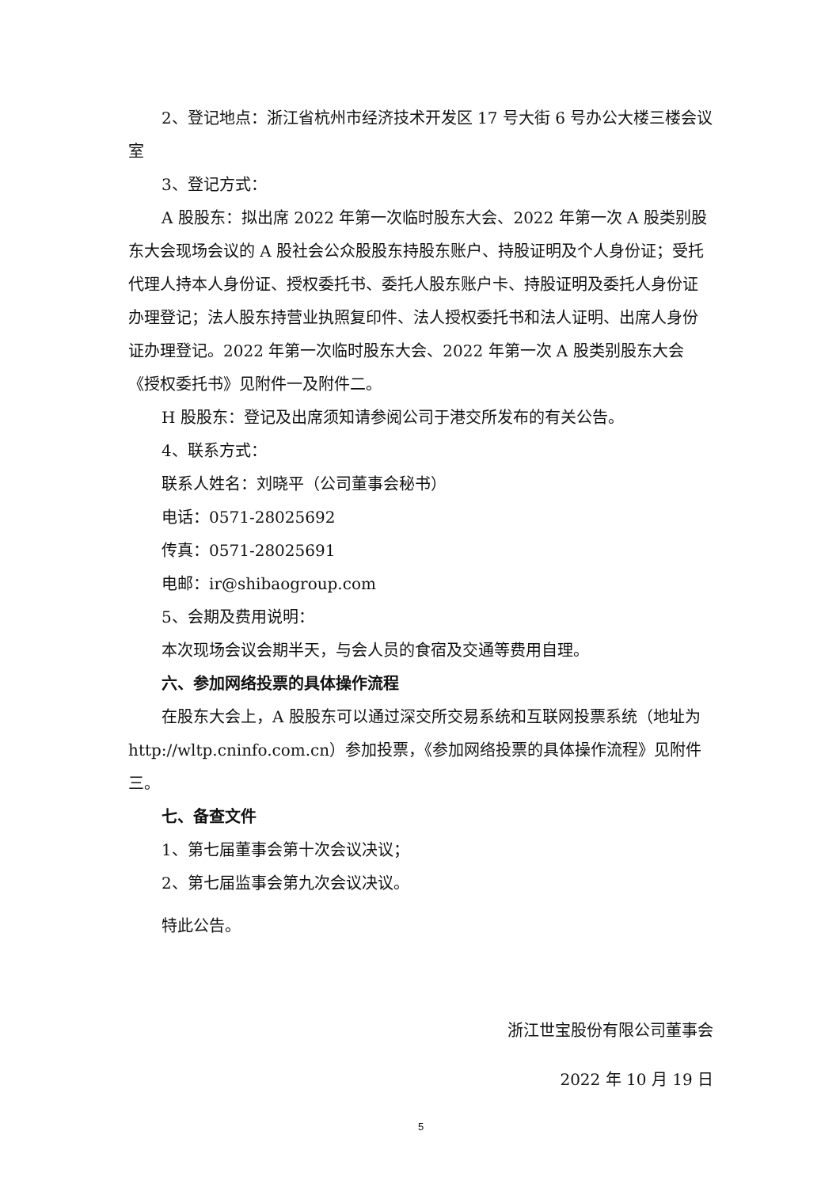2、登记地点：浙江省杭州市经济技术开发区 17 号大街 6 号办公大楼三楼会议室
3、登记方式：
A 股股东：拟出席 2022 年第一次临时股东大会、2022 年第一次 A 股类别股东大会现场会议的 A 股社会公众股股东持股东账户、持股证明及个人身份证；受托代理人持本人身份证、授权委托书、委托人股东账户卡、持股证明及委托人身份证办理登记；法人股东持营业执照复印件、法人授权委托书和法人证明、出席人身份证办理登记。2022 年第一次临时股东大会、2022 年第一次 A 股类别股东大会《授权委托书》见附件一及附件二。
H 股股东：登记及出席须知请参阅公司于港交所发布的有关公告。
4、联系方式：
联系人姓名：刘晓平（公司董事会秘书）
电话：0571-28025692
传真：0571-28025691
电邮：ir@shibaogroup.com
5、会期及费用说明：
本次现场会议会期半天，与会人员的食宿及交通等费用自理。
六、参加网络投票的具体操作流程
在股东大会上，A 股股东可以通过深交所交易系统和互联网投票系统（地址为 http://wltp.cninfo.com.cn）参加投票，《参加网络投票的具体操作流程》见附件三。
七、备查文件
1、第七届董事会第十次会议决议；
2、第七届监事会第九次会议决议。
特此公告。
浙江世宝股份有限公司董事会
2022 年 10 月 19 日
5